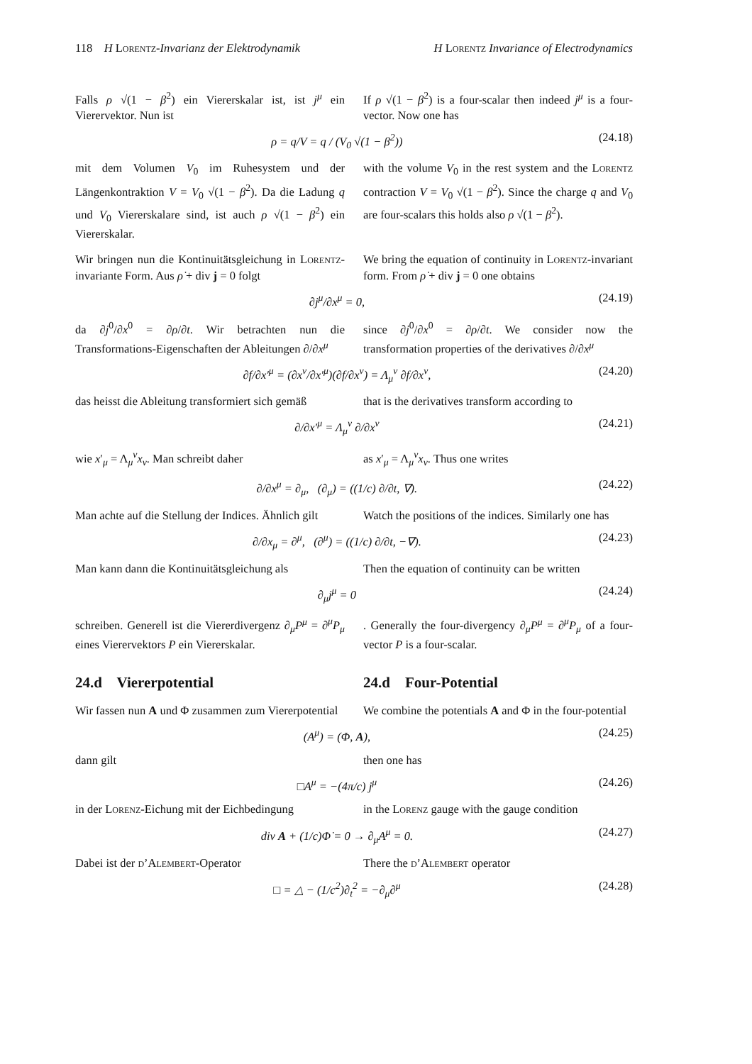118 H LORENTZ-Invarianz der Elektrodynamik H LORENTZ Invariance of Electrodynamics
Falls ρ √(1 − β<sup>2</sup>) ein Viererskalar ist, ist j<sup>μ</sup> ein Vierervektor. Nun ist
If ρ √(1 − β<sup>2</sup>) is a four-scalar then indeed j<sup>μ</sup> is a four-vector. Now one has
ρ = q/V = q / (V<sub>0</sub> √(1 − β<sup>2</sup>)) (24.18)
mit dem Volumen V<sub>0</sub> im Ruhesystem und der Längenkontraktion V = V<sub>0</sub> √(1 − β<sup>2</sup>). Da die Ladung q und V<sub>0</sub> Viererskalare sind, ist auch ρ √(1 − β<sup>2</sup>) ein Viererskalar.
with the volume V<sub>0</sub> in the rest system and the LORENTZ contraction V = V<sub>0</sub> √(1 − β<sup>2</sup>). Since the charge q and V<sub>0</sub> are four-scalars this holds also ρ √(1 − β<sup>2</sup>).
Wir bringen nun die Kontinuitätsgleichung in LORENTZ-invariante Form. Aus ρ̇ + div j = 0 folgt
We bring the equation of continuity in LORENTZ-invariant form. From ρ̇ + div j = 0 one obtains
∂j<sup>μ</sup>/∂x<sup>μ</sup> = 0, (24.19)
da ∂j<sup>0</sup>/∂x<sup>0</sup> = ∂ρ/∂t. Wir betrachten nun die Transformations-Eigenschaften der Ableitungen ∂/∂x<sup>μ</sup>
since ∂j<sup>0</sup>/∂x<sup>0</sup> = ∂ρ/∂t. We consider now the transformation properties of the derivatives ∂/∂x<sup>μ</sup>
∂f/∂x′<sup>μ</sup> = (∂x<sup>ν</sup>/∂x′<sup>μ</sup>)(∂f/∂x<sup>ν</sup>) = Λ<sub>μ</sub><sup>ν</sup> ∂f/∂x<sup>ν</sup>, (24.20)
das heisst die Ableitung transformiert sich gemäß
that is the derivatives transform according to
∂/∂x′<sup>μ</sup> = Λ<sub>μ</sub><sup>ν</sup> ∂/∂x<sup>ν</sup> (24.21)
wie x′<sub>μ</sub> = Λ<sub>μ</sub><sup>ν</sup>x<sub>ν</sub>. Man schreibt daher as x′<sub>μ</sub> = Λ<sub>μ</sub><sup>ν</sup>x<sub>ν</sub>. Thus one writes
∂/∂x<sup>μ</sup> = ∂<sub>μ</sub>, (∂<sub>μ</sub>) = ((1/c) ∂/∂t, ∇). (24.22)
Man achte auf die Stellung der Indices. Ähnlich gilt
Watch the positions of the indices. Similarly one has
∂/∂x<sub>μ</sub> = ∂<sup>μ</sup>, (∂<sup>μ</sup>) = ((1/c) ∂/∂t, −∇). (24.23)
Man kann dann die Kontinuitätsgleichung als
Then the equation of continuity can be written
∂<sub>μ</sub>j<sup>μ</sup> = 0 (24.24)
schreiben. Generell ist die Viererdivergenz ∂<sub>μ</sub>P<sup>μ</sup> = ∂<sup>μ</sup>P<sub>μ</sub> eines Vierervektors P ein Viererskalar.
. Generally the four-divergency ∂<sub>μ</sub>P<sup>μ</sup> = ∂<sup>μ</sup>P<sub>μ</sub> of a four-vector P is a four-scalar.
24.d Viererpotential 24.d Four-Potential
Wir fassen nun A und Φ zusammen zum Viererpotential
We combine the potentials A and Φ in the four-potential
(A<sup>μ</sup>) = (Φ, A), (24.25)
dann gilt then one has
□A<sup>μ</sup> = −(4π/c) j<sup>μ</sup> (24.26)
in der LORENZ-Eichung mit der Eichbedingung
in the LORENZ gauge with the gauge condition
div A + (1/c)Φ̇ = 0 → ∂<sub>μ</sub>A<sup>μ</sup> = 0. (24.27)
Dabei ist der D’ALEMBERT-Operator There the D’ALEMBERT operator
□ = △ − (1/c<sup>2</sup>)∂<sub>t</sub><sup>2</sup> = −∂<sub>μ</sub>∂<sup>μ</sup> (24.28)